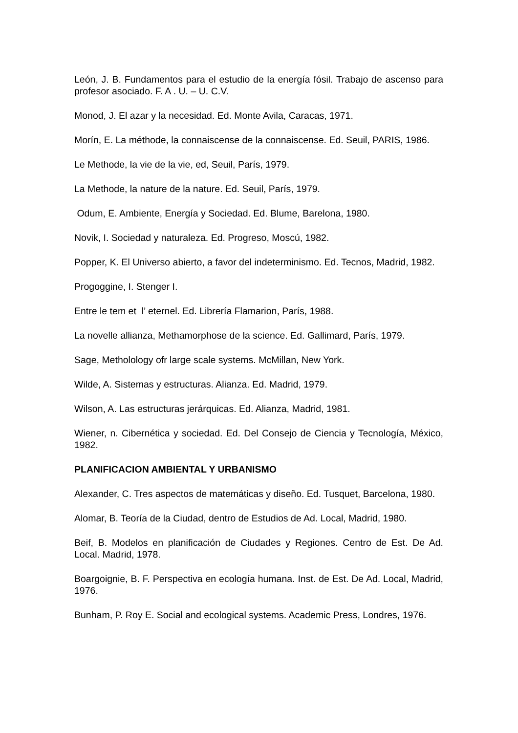León, J. B. Fundamentos para el estudio de la energía fósil. Trabajo de ascenso para profesor asociado. F. A . U. – U. C.V.
Monod, J. El azar y la necesidad. Ed. Monte Avila, Caracas, 1971.
Morín, E. La méthode, la connaiscense de la connaiscense. Ed. Seuil, PARIS, 1986.
Le Methode, la vie de la vie, ed, Seuil, París, 1979.
La Methode, la nature de la nature. Ed. Seuil, París, 1979.
Odum, E. Ambiente, Energía y Sociedad. Ed. Blume, Barelona, 1980.
Novik, I. Sociedad y naturaleza. Ed. Progreso, Moscú, 1982.
Popper, K. El Universo abierto, a favor del indeterminismo. Ed. Tecnos, Madrid, 1982.
Progoggine, I. Stenger I.
Entre le tem et l’ eternel. Ed. Librería Flamarion, París, 1988.
La novelle allianza, Methamorphose de la science. Ed. Gallimard, París, 1979.
Sage, Metholology ofr large scale systems. McMillan, New York.
Wilde, A. Sistemas y estructuras. Alianza. Ed. Madrid, 1979.
Wilson, A. Las estructuras jerárquicas. Ed. Alianza, Madrid, 1981.
Wiener, n. Cibernética y sociedad. Ed. Del Consejo de Ciencia y Tecnología, México, 1982.
PLANIFICACION AMBIENTAL Y URBANISMO
Alexander, C. Tres aspectos de matemáticas y diseño. Ed. Tusquet, Barcelona, 1980.
Alomar, B. Teoría de la Ciudad, dentro de Estudios de Ad. Local, Madrid, 1980.
Beif, B. Modelos en planificación de Ciudades y Regiones. Centro de Est. De Ad. Local. Madrid, 1978.
Boargoignie, B. F. Perspectiva en ecología humana. Inst. de Est. De Ad. Local, Madrid, 1976.
Bunham, P. Roy E. Social and ecological systems. Academic Press, Londres, 1976.